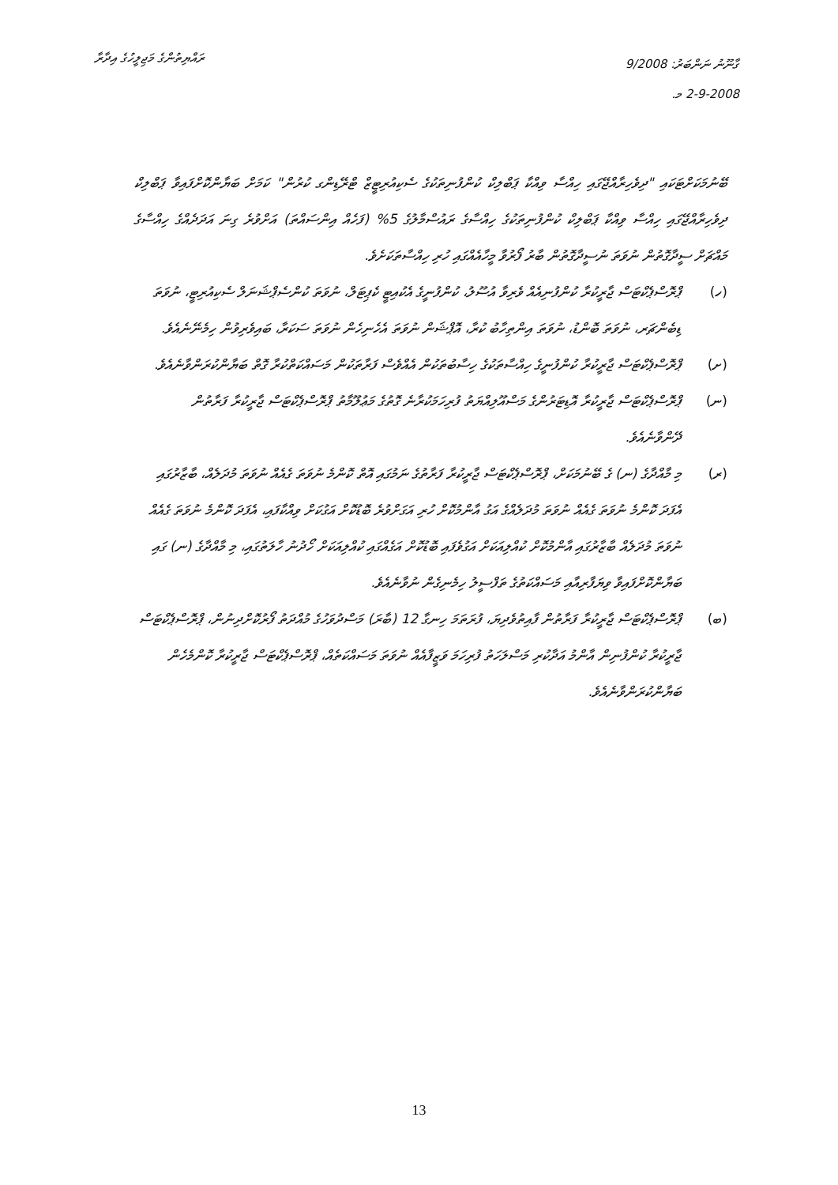ރައްޔިތުންގެ މަޖިލީހުގެ އިދާރާ
ގާނޫނު ނަންބަރު: 9/2008
2-9-2008 މ.
ބޭނުމަކަށްޓަކައި "ދިވެހިރާއްޖޭގައި ހިއްސާ ވިއްކާ ޕަބްލިކް ކުންފުނިތަކުގެ ސެކިއުރިޓީޒް ޓްރޭޑިންގ ކުރުން" ކަމަށް ބަޔާންކޮށްފައިވާ ޕަބްލިކް ދިވެހިރާއްޖޭގައި ހިއްސާ ވިއްކާ ޕަބްލިކް ކުންފުނިތަކުގެ ހިއްސާގެ ރައުސްމާލުގެ 5% (ފަހެއް އިންސައްތަ) އަށްވުރެ ގިނަ އަދަދެއްގެ ހިއްސާގެ މައްޗަށް ސީދާގޮތުން ނުވަތަ ނުސީދާގޮތުން ބާރު ފޯރުވާ މީހާއެއްގައި ހުރި ހިއްސާތަކަށެވެ.
(ހ) ޕްރޮސްޕެކްޓަސް ޖާރީކުރާ ކުންފުނިއެއް ވެރިވާ އުސޫލު، ކުންފުނީގެ އެކުއިޓީ ކެޕިޓަލް، ނުވަތަ ކުންސެޕްޝަނަލް ސެކިއުރިޓީ، ނުވަތަ ޑިބެންޗަރ، ނުވަތަ ބޮންޑު، ނުވަތަ އިންތިހާބު ކުރާ، އޮޕްޝަން ނުވަތަ އެހެނިހެން ނުވަތަ ސަކަރާ، ބައިވެރިވުން ހިމެނޭނެއެވެ.
(ށ) ޕްރޮސްޕެކްޓަސް ޖާރީކުރާ ކުންފުނީގެ ހިއްސާތަކުގެ ހިސާބުތަކުން އެއްވެސް ފަރާތަކުން މަސައްކަތްކުރާ ގޮތް ބަޔާންކުރަންވާނެއެވެ.
(ނ) ޕްރޮސްޕެކްޓަސް ޖާރީކުރާ އޮޑިޓަރުންގެ މަސްއޫލިއްޔަތު ފުރިހަމަކުރާނެ ގޮތުގެ މަޢުލޫމާތު ޕްރޮސްޕެކްޓަސް ޖާރީކުރާ ފަރާތުން ދޭންވާނެއެވެ.
(ރ) މި މާއްދާގެ (ނ) ގެ ބޭނުމަކަށް، ޕްރޮސްޕެކްޓަސް ޖާރީކުރާ ފަރާތުގެ ނަމުގައި އޮތް ކޮންމެ ނުވަތަ ގެއެއް ނުވަތަ މުދަލެއް، ބާޒާރުގައި އެފަދަ ކޮންމެ ނުވަތަ ގެއެއް ނުވަތަ މުދަލެއްގެ އަގު އާންމުކޮށް ހުރި އަގަށްވުރެ ބޮޑުކޮށް އަގުކަށް ވިއްކާފައި، އެފަދަ ކޮންމެ ނުވަތަ ގެއެއް ނުވަތަ މުދަލެއް ބާޒާރުގައި އާންމުކޮށް ކުއްލިއަކަށް އަގުވެފައި ބޮޑުކޮށް އަގެއްގައި ކުއްލިއަކަށް ހޯދުނު ހާލަތުގައި، މި މާއްދާގެ (ނ) ގައި ބަޔާންކޮށްފައިވާ ވިޔަފާރިއާއި މަސައްކަތުގެ ތަފްސީލު ހިމެނިގެން ނުވާނެއެވެ.
(ބ) ޕްރޮސްޕެކްޓަސް ޖާރީކުރާ ފަރާތުން ފާއިތުވެދިޔަ، ފުރަތަމަ ހިނގާ 12 (ބާރަ) މަސްދުވަހުގެ މުއްދަތު ފޯރުކޮށްދިނުން، ޕްރޮސްޕެކްޓަސް ޖާރީކުރާ ކުންފުނިން އާންމު އަދާކުރި މަސްލަހަތު ފުރިހަމަ ވަޒީފާއެއް ނުވަތަ މަސައްކަތެއް، ޕްރޮސްޕެކްޓަސް ޖާރީކުރާ ކޮންމެހެން ބަޔާންކުރަންވާނެއެވެ.
13